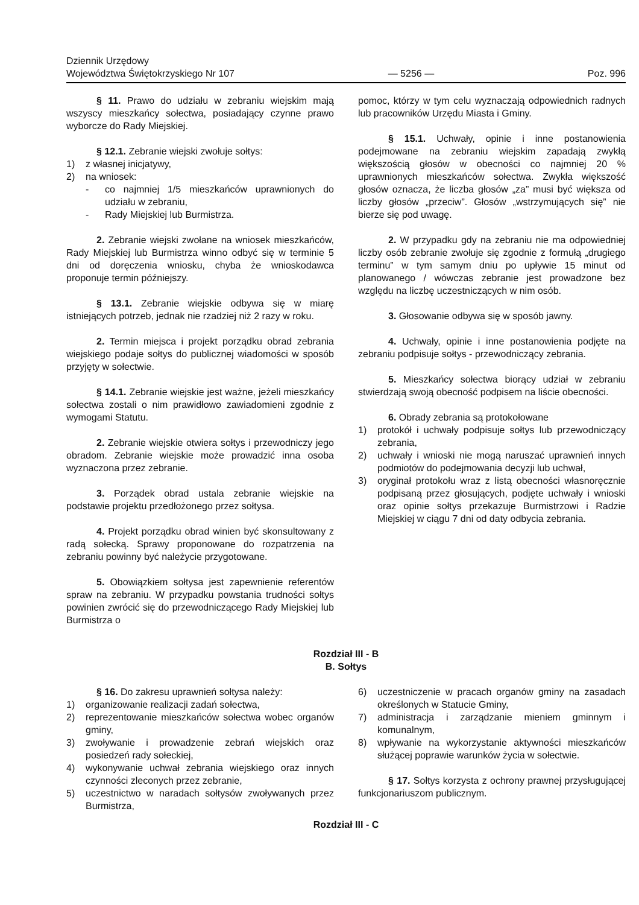Dziennik Urzędowy
Województwa Świętokrzyskiego Nr 107
— 5256 —
Poz. 996
§ 11. Prawo do udziału w zebraniu wiejskim mają wszyscy mieszkańcy sołectwa, posiadający czynne prawo wyborcze do Rady Miejskiej.
§ 12.1. Zebranie wiejski zwołuje sołtys:
1) z własnej inicjatywy,
2) na wniosek:
- co najmniej 1/5 mieszkańców uprawnionych do udziału w zebraniu,
- Rady Miejskiej lub Burmistrza.
2. Zebranie wiejski zwołane na wniosek mieszkańców, Rady Miejskiej lub Burmistrza winno odbyć się w terminie 5 dni od doręczenia wniosku, chyba że wnioskodawca proponuje termin późniejszy.
§ 13.1. Zebranie wiejskie odbywa się w miarę istniejących potrzeb, jednak nie rzadziej niż 2 razy w roku.
2. Termin miejsca i projekt porządku obrad zebrania wiejskiego podaje sołtys do publicznej wiadomości w sposób przyjęty w sołectwie.
§ 14.1. Zebranie wiejskie jest ważne, jeżeli mieszkańcy sołectwa zostali o nim prawidłowo zawiadomieni zgodnie z wymogami Statutu.
2. Zebranie wiejskie otwiera sołtys i przewodniczy jego obradom. Zebranie wiejskie może prowadzić inna osoba wyznaczona przez zebranie.
3. Porządek obrad ustala zebranie wiejskie na podstawie projektu przedłożonego przez sołtysa.
4. Projekt porządku obrad winien być skonsultowany z radą sołecką. Sprawy proponowane do rozpatrzenia na zebraniu powinny być należycie przygotowane.
5. Obowiązkiem sołtysa jest zapewnienie referentów spraw na zebraniu. W przypadku powstania trudności sołtys powinien zwrócić się do przewodniczącego Rady Miejskiej lub Burmistrza o
pomoc, którzy w tym celu wyznaczają odpowiednich radnych lub pracowników Urzędu Miasta i Gminy.
§ 15.1. Uchwały, opinie i inne postanowienia podejmowane na zebraniu wiejskim zapadają zwykłą większością głosów w obecności co najmniej 20 % uprawnionych mieszkańców sołectwa. Zwykła większość głosów oznacza, że liczba głosów „za” musi być większa od liczby głosów „przeciw”. Głosów „wstrzymujących się” nie bierze się pod uwagę.
2. W przypadku gdy na zebraniu nie ma odpowiedniej liczby osób zebranie zwołuje się zgodnie z formułą „drugiego terminu” w tym samym dniu po upływie 15 minut od planowanego / wówczas zebranie jest prowadzone bez względu na liczbę uczestniczących w nim osób.
3. Głosowanie odbywa się w sposób jawny.
4. Uchwały, opinie i inne postanowienia podjęte na zebraniu podpisuje sołtys - przewodniczący zebrania.
5. Mieszkańcy sołectwa biorący udział w zebraniu stwierdzają swoją obecność podpisem na liście obecności.
6. Obrady zebrania są protokołowane
1) protokół i uchwały podpisuje sołtys lub przewodniczący zebrania,
2) uchwały i wnioski nie mogą naruszać uprawnień innych podmiotów do podejmowania decyzji lub uchwał,
3) oryginał protokołu wraz z listą obecności własnoręcznie podpisaną przez głosujących, podjęte uchwały i wnioski oraz opinie sołtys przekazuje Burmistrzowi i Radzie Miejskiej w ciągu 7 dni od daty odbycia zebrania.
Rozdział III - B
B. Sołtys
§ 16. Do zakresu uprawnień sołtysa należy:
1) organizowanie realizacji zadań sołectwa,
2) reprezentowanie mieszkańców sołectwa wobec organów gminy,
3) zwoływanie i prowadzenie zebrań wiejskich oraz posiedzeń rady sołeckiej,
4) wykonywanie uchwał zebrania wiejskiego oraz innych czynności zleconych przez zebranie,
5) uczestnictwo w naradach sołtysów zwoływanych przez Burmistrza,
6) uczestniczenie w pracach organów gminy na zasadach określonych w Statucie Gminy,
7) administracja i zarządzanie mieniem gminnym i komunalnym,
8) wpływanie na wykorzystanie aktywności mieszkańców służącej poprawie warunków życia w sołectwie.
§ 17. Sołtys korzysta z ochrony prawnej przysługującej funkcjonariuszom publicznym.
Rozdział III - C